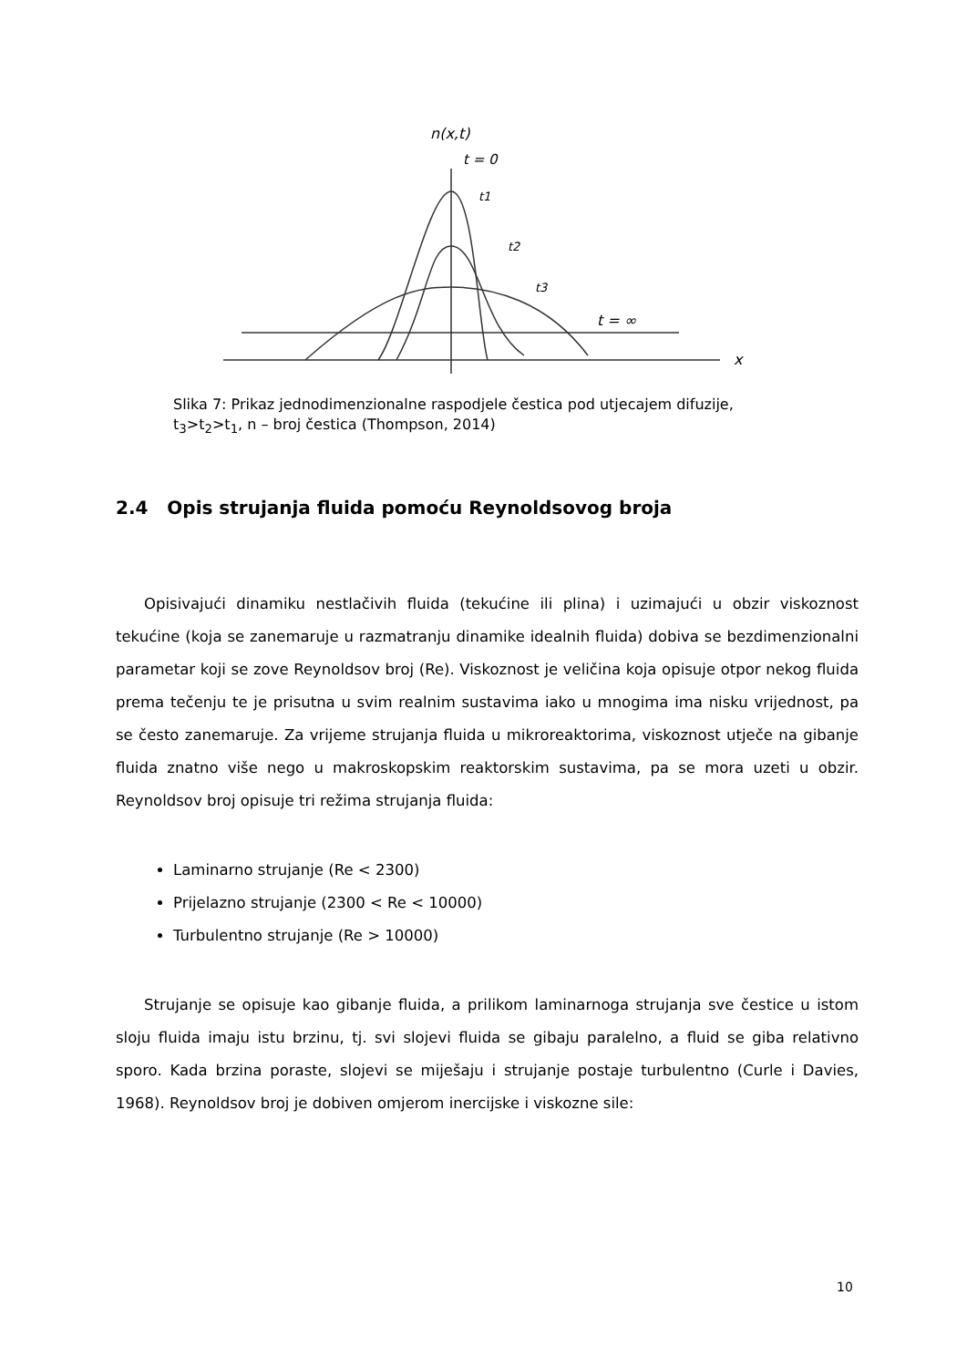n(x,t)
t = 0
t1
t2
t3
t = ∞
x
Slika 7: Prikaz jednodimenzionalne raspodjele čestica pod utjecajem difuzije,
t<sub>3</sub>>t<sub>2</sub>>t<sub>1</sub>, n – broj čestica (Thompson, 2014)
2.4 Opis strujanja fluida pomoću Reynoldsovog broja
Opisivajući dinamiku nestlačivih fluida (tekućine ili plina) i uzimajući u obzir viskoznost tekućine (koja se zanemaruje u razmatranju dinamike idealnih fluida) dobiva se bezdimenzionalni parametar koji se zove Reynoldsov broj (Re). Viskoznost je veličina koja opisuje otpor nekog fluida prema tečenju te je prisutna u svim realnim sustavima iako u mnogima ima nisku vrijednost, pa se često zanemaruje. Za vrijeme strujanja fluida u mikroreaktorima, viskoznost utječe na gibanje fluida znatno više nego u makroskopskim reaktorskim sustavima, pa se mora uzeti u obzir. Reynoldsov broj opisuje tri režima strujanja fluida:
Laminarno strujanje (Re < 2300)
Prijelazno strujanje (2300 < Re < 10000)
Turbulentno strujanje (Re > 10000)
Strujanje se opisuje kao gibanje fluida, a prilikom laminarnoga strujanja sve čestice u istom sloju fluida imaju istu brzinu, tj. svi slojevi fluida se gibaju paralelno, a fluid se giba relativno sporo. Kada brzina poraste, slojevi se miješaju i strujanje postaje turbulentno (Curle i Davies, 1968). Reynoldsov broj je dobiven omjerom inercijske i viskozne sile:
10